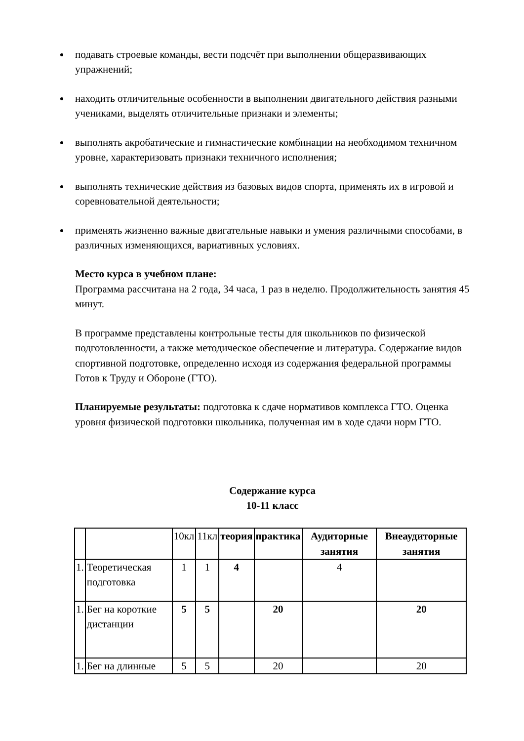подавать строевые команды, вести подсчёт при выполнении общеразвивающих упражнений;
находить отличительные особенности в выполнении двигательного действия разными учениками, выделять отличительные признаки и элементы;
выполнять акробатические и гимнастические комбинации на необходимом техничном уровне, характеризовать признаки техничного исполнения;
выполнять технические действия из базовых видов спорта, применять их в игровой и соревновательной деятельности;
применять жизненно важные двигательные навыки и умения различными способами, в различных изменяющихся, вариативных условиях.
Место курса в учебном плане:
Программа рассчитана на 2 года, 34 часа, 1 раз в неделю. Продолжительность занятия 45 минут.
В программе представлены контрольные тесты для школьников по физической подготовленности, а также методическое обеспечение и литература. Содержание видов спортивной подготовке, определенно исходя из содержания федеральной программы Готов к Труду и Обороне (ГТО).
Планируемые результаты: подготовка к сдаче нормативов комплекса ГТО. Оценка уровня физической подготовки школьника, полученная им в ходе сдачи норм ГТО.
Содержание курса
10-11 класс
| | | 10кл | 11кл | теория | практика | Аудиторные занятия | Внеаудиторные занятия |
| --- | --- | --- | --- | --- | --- | --- | --- |
| 1. | Теоретическая подготовка | 1 | 1 | 4 | | 4 | |
| 1. | Бег на короткие дистанции | 5 | 5 | | 20 | | 20 |
| 1. | Бег на длинные | 5 | 5 | | 20 | | 20 |